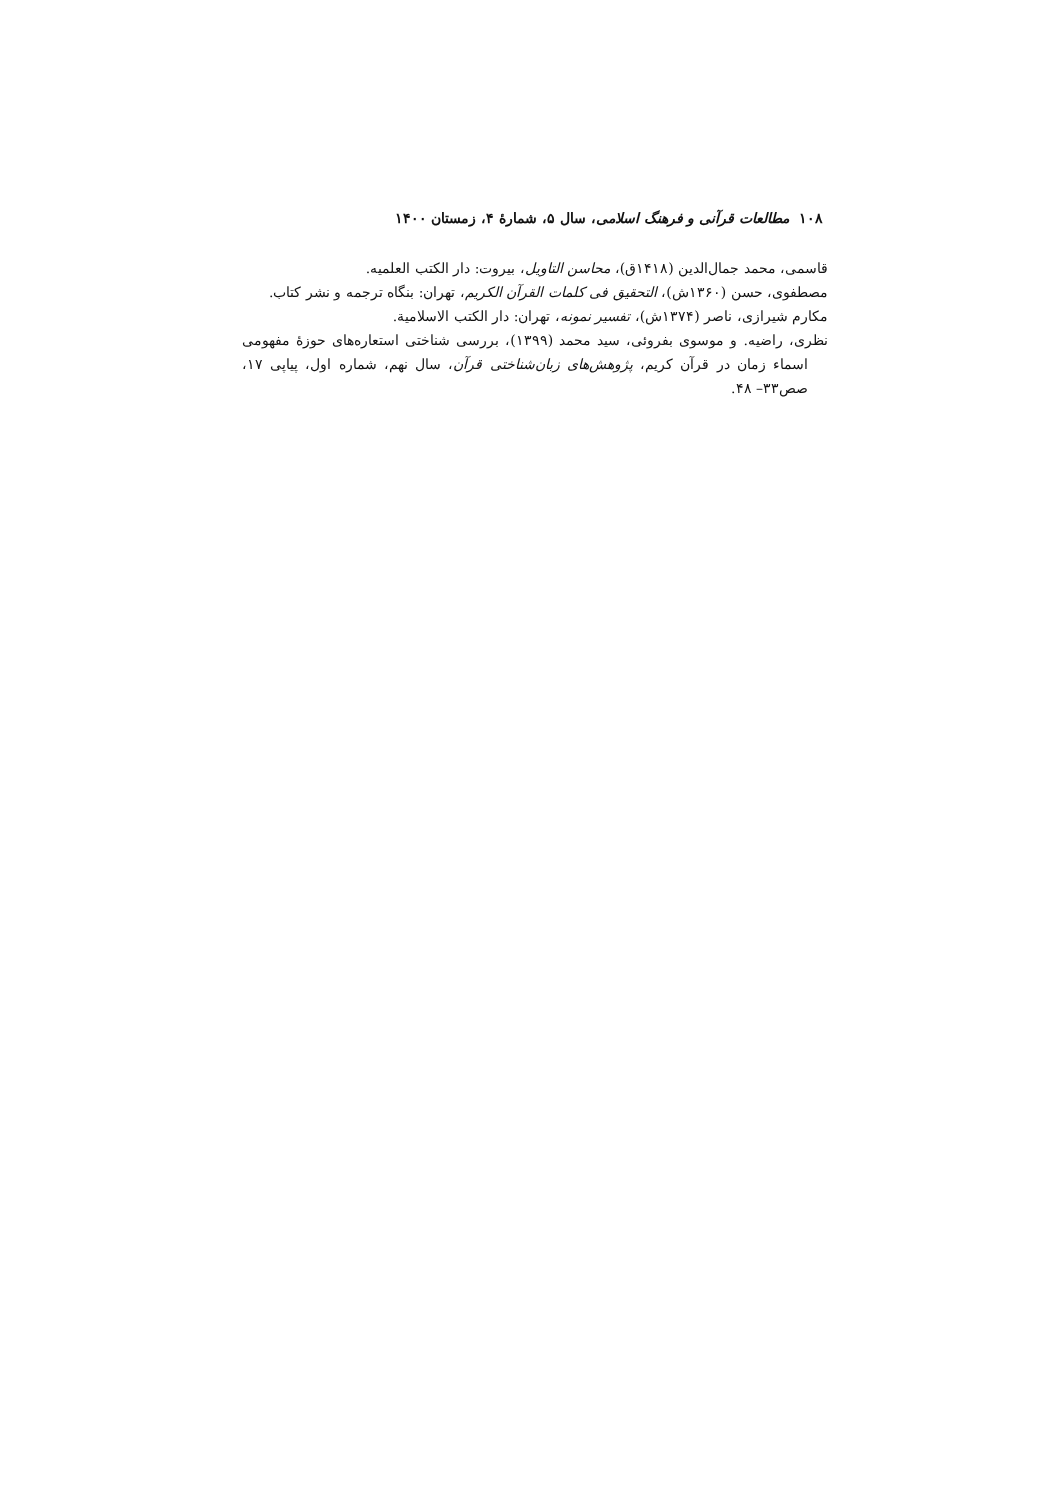١٠٨ مطالعات قرآنی و فرهنگ اسلامی، سال ۵، شمارۀ ۴، زمستان ١۴٠٠
قاسمی، محمد جمال‌الدین (١۴١٨ق)، محاسن التاویل، بیروت: دار الکتب العلمیه.
مصطفوی، حسن (١٣۶٠ش)، التحقیق فی کلمات القرآن الکریم، تهران: بنگاه ترجمه و نشر کتاب.
مکارم شیرازی، ناصر (١٣٧۴ش)، تفسیر نمونه، تهران: دار الکتب الاسلامیة.
نظری، راضیه. و موسوی بفروئی، سید محمد (١٣٩٩)، بررسی شناختی استعاره‌های حوزۀ مفهومی اسماء زمان در قرآن کریم، پژوهش‌های زبان‌شناختی قرآن، سال نهم، شماره اول، پیاپی ١٧، صص٣٣– ۴٨.